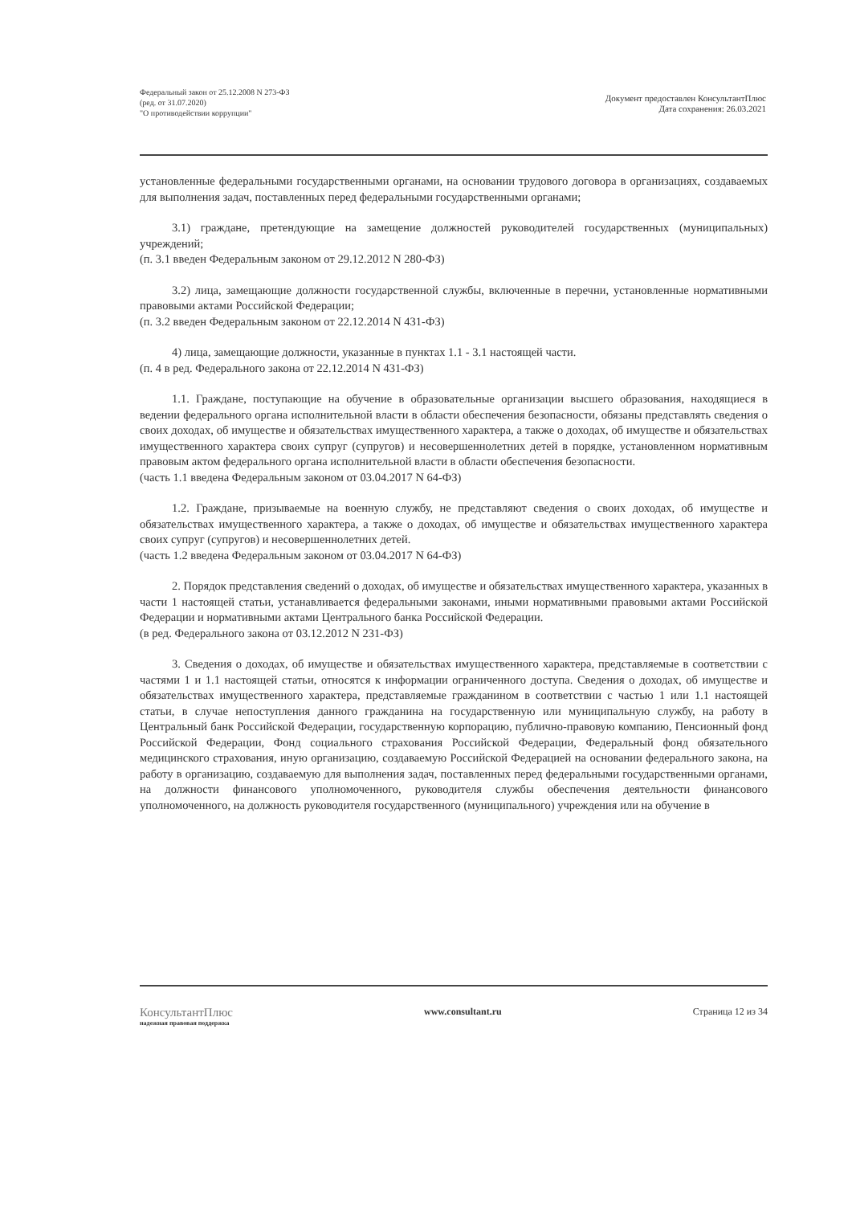Федеральный закон от 25.12.2008 N 273-ФЗ
(ред. от 31.07.2020)
"О противодействии коррупции"
Документ предоставлен КонсультантПлюс
Дата сохранения: 26.03.2021
установленные федеральными государственными органами, на основании трудового договора в организациях, создаваемых для выполнения задач, поставленных перед федеральными государственными органами;
3.1) граждане, претендующие на замещение должностей руководителей государственных (муниципальных) учреждений;
(п. 3.1 введен Федеральным законом от 29.12.2012 N 280-ФЗ)
3.2) лица, замещающие должности государственной службы, включенные в перечни, установленные нормативными правовыми актами Российской Федерации;
(п. 3.2 введен Федеральным законом от 22.12.2014 N 431-ФЗ)
4) лица, замещающие должности, указанные в пунктах 1.1 - 3.1 настоящей части.
(п. 4 в ред. Федерального закона от 22.12.2014 N 431-ФЗ)
1.1. Граждане, поступающие на обучение в образовательные организации высшего образования, находящиеся в ведении федерального органа исполнительной власти в области обеспечения безопасности, обязаны представлять сведения о своих доходах, об имуществе и обязательствах имущественного характера, а также о доходах, об имуществе и обязательствах имущественного характера своих супруг (супругов) и несовершеннолетних детей в порядке, установленном нормативным правовым актом федерального органа исполнительной власти в области обеспечения безопасности.
(часть 1.1 введена Федеральным законом от 03.04.2017 N 64-ФЗ)
1.2. Граждане, призываемые на военную службу, не представляют сведения о своих доходах, об имуществе и обязательствах имущественного характера, а также о доходах, об имуществе и обязательствах имущественного характера своих супруг (супругов) и несовершеннолетних детей.
(часть 1.2 введена Федеральным законом от 03.04.2017 N 64-ФЗ)
2. Порядок представления сведений о доходах, об имуществе и обязательствах имущественного характера, указанных в части 1 настоящей статьи, устанавливается федеральными законами, иными нормативными правовыми актами Российской Федерации и нормативными актами Центрального банка Российской Федерации.
(в ред. Федерального закона от 03.12.2012 N 231-ФЗ)
3. Сведения о доходах, об имуществе и обязательствах имущественного характера, представляемые в соответствии с частями 1 и 1.1 настоящей статьи, относятся к информации ограниченного доступа. Сведения о доходах, об имуществе и обязательствах имущественного характера, представляемые гражданином в соответствии с частью 1 или 1.1 настоящей статьи, в случае непоступления данного гражданина на государственную или муниципальную службу, на работу в Центральный банк Российской Федерации, государственную корпорацию, публично-правовую компанию, Пенсионный фонд Российской Федерации, Фонд социального страхования Российской Федерации, Федеральный фонд обязательного медицинского страхования, иную организацию, создаваемую Российской Федерацией на основании федерального закона, на работу в организацию, создаваемую для выполнения задач, поставленных перед федеральными государственными органами, на должности финансового уполномоченного, руководителя службы обеспечения деятельности финансового уполномоченного, на должность руководителя государственного (муниципального) учреждения или на обучение в
КонсультантПлюс
надежная правовая поддержка
www.consultant.ru Страница 12 из 34